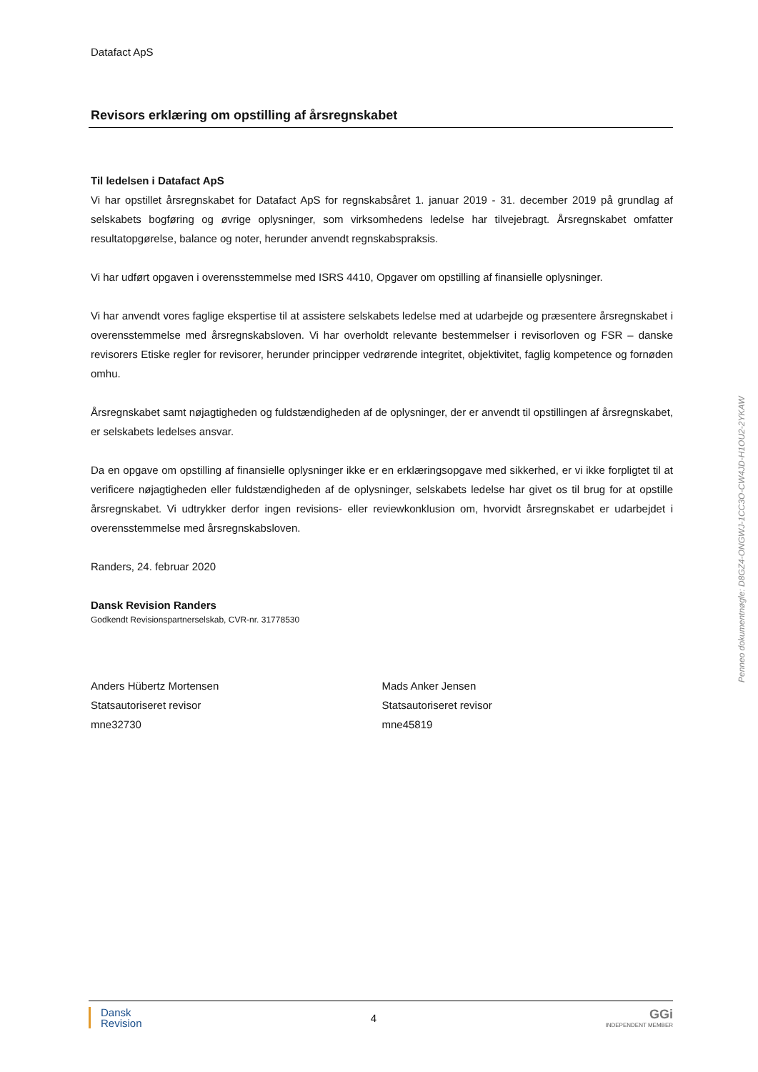Datafact ApS
Revisors erklæring om opstilling af årsregnskabet
Til ledelsen i Datafact ApS
Vi har opstillet årsregnskabet for Datafact ApS for regnskabsåret 1. januar 2019 - 31. december 2019 på grundlag af selskabets bogføring og øvrige oplysninger, som virksomhedens ledelse har tilvejebragt. Årsregnskabet omfatter resultatopgørelse, balance og noter, herunder anvendt regnskabspraksis.
Vi har udført opgaven i overensstemmelse med ISRS 4410, Opgaver om opstilling af finansielle oplysninger.
Vi har anvendt vores faglige ekspertise til at assistere selskabets ledelse med at udarbejde og præsentere årsregnskabet i overensstemmelse med årsregnskabsloven. Vi har overholdt relevante bestemmelser i revisorloven og FSR – danske revisorers Etiske regler for revisorer, herunder principper vedrørende integritet, objektivitet, faglig kompetence og fornøden omhu.
Årsregnskabet samt nøjagtigheden og fuldstændigheden af de oplysninger, der er anvendt til opstillingen af årsregnskabet, er selskabets ledelses ansvar.
Da en opgave om opstilling af finansielle oplysninger ikke er en erklæringsopgave med sikkerhed, er vi ikke forpligtet til at verificere nøjagtigheden eller fuldstændigheden af de oplysninger, selskabets ledelse har givet os til brug for at opstille årsregnskabet. Vi udtrykker derfor ingen revisions- eller reviewkonklusion om, hvorvidt årsregnskabet er udarbejdet i overensstemmelse med årsregnskabsloven.
Randers, 24. februar 2020
Dansk Revision Randers
Godkendt Revisionspartnerselskab, CVR-nr. 31778530
Anders Hübertz Mortensen
Statsautoriseret revisor
mne32730
Mads Anker Jensen
Statsautoriseret revisor
mne45819
Penneo dokumentnøgle: D8GZ4-ONGWJ-1CC3O-CW4JD-H1OU2-2YKAW
Dansk
Revision
4
GGi
INDEPENDENT MEMBER